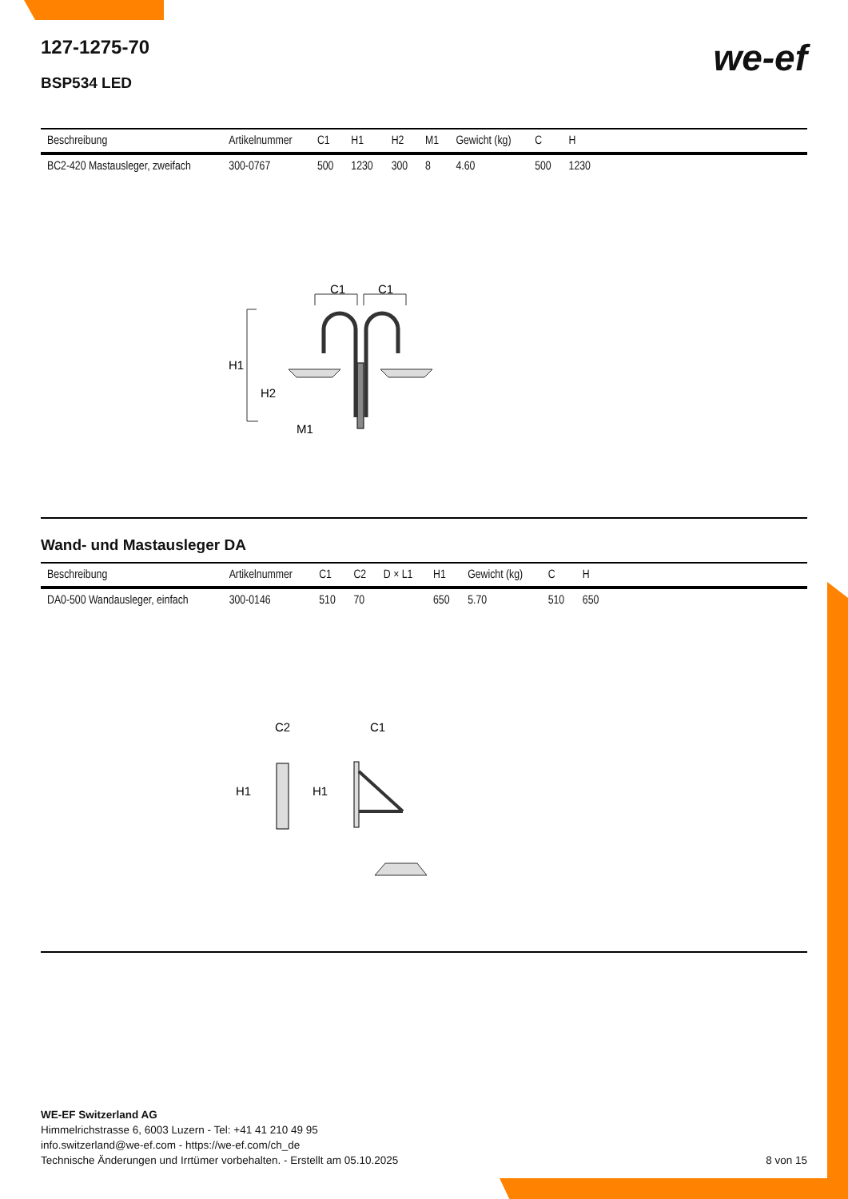we-ef
127-1275-70
BSP534 LED
| Beschreibung | Artikelnummer | C1 | H1 | H2 | M1 | Gewicht (kg) | C | H | |
| --- | --- | --- | --- | --- | --- | --- | --- | --- | --- |
| BC2-420 Mastausleger, zweifach | 300-0767 | 500 | 1230 | 300 | 8 | 4.60 | 500 | 1230 | |
C1
C1
H1
H2
M1
Wand- und Mastausleger DA
| Beschreibung | Artikelnummer | C1 | C2 | D × L1 | H1 | Gewicht (kg) | C | H | |
| --- | --- | --- | --- | --- | --- | --- | --- | --- | --- |
| DA0-500 Wandausleger, einfach | 300-0146 | 510 | 70 | | 650 | 5.70 | 510 | 650 | |
C2
C1
H1
H1
WE-EF Switzerland AG
Himmelrichstrasse 6, 6003 Luzern - Tel: +41 41 210 49 95
info.switzerland@we-ef.com - https://we-ef.com/ch_de
Technische Änderungen und Irrtümer vorbehalten. - Erstellt am 05.10.2025 8 von 15